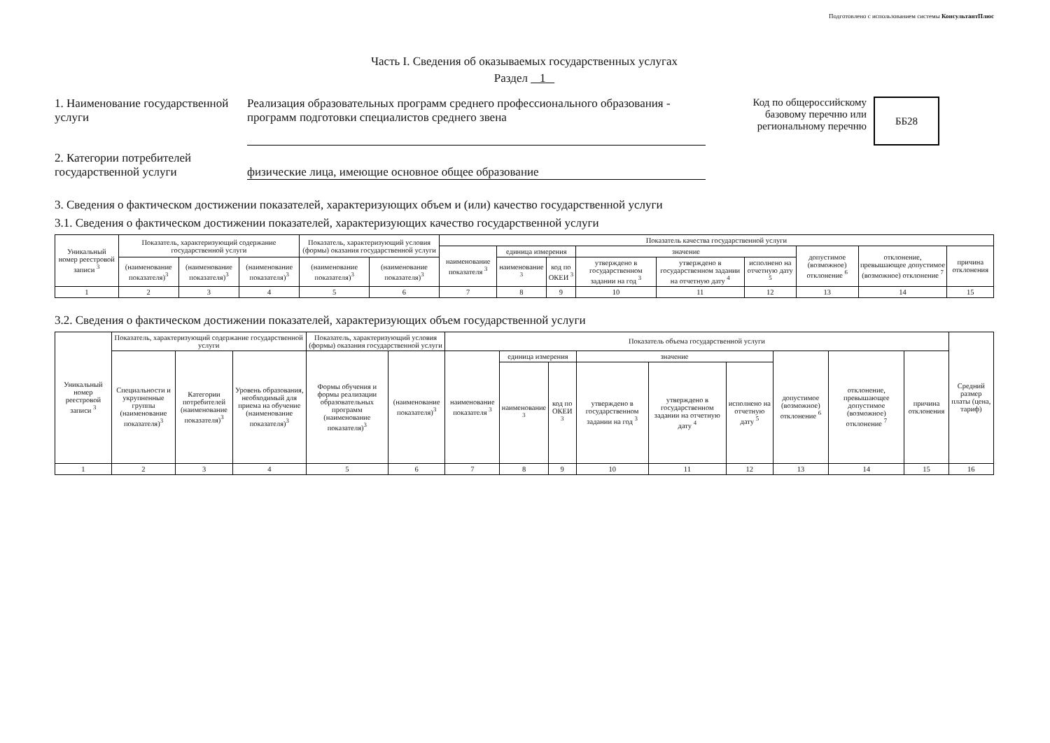Подготовлено с использованием системы КонсультантПлюс
Часть I. Сведения об оказываемых государственных услугах
Раздел 1
1. Наименование государственной услуги
Реализация образовательных программ среднего профессионального образования - программ подготовки специалистов среднего звена
Код по общероссийскому базовому перечню или региональному перечню
ББ28
2. Категории потребителей государственной услуги
физические лица, имеющие основное общее образование
3. Сведения о фактическом достижении показателей, характеризующих объем и (или) качество государственной услуги
3.1. Сведения о фактическом достижении показателей, характеризующих качество государственной услуги
| Уникальный номер реестровой записи <sup>3</sup> | Показатель, характеризующий содержание государственной услуги | | | Показатель, характеризующий условия (формы) оказания государственной услуги | | Показатель качества государственной услуги | | | | | | | | |
| --- | --- | --- | --- | --- | --- | --- | --- | --- | --- | --- | --- | --- | --- | --- |
| | | | | | | наименование показателя <sup>3</sup> | единица измерения | | значение | | | допустимое (возможное) отклонение <sup>6</sup> | отклонение, превышающее допустимое (возможное) отклонение <sup>7</sup> | причина отклонения |
| | (наименование показателя)<sup>3</sup> | (наименование показателя)<sup>3</sup> | (наименование показателя)<sup>3</sup> | (наименование показателя)<sup>3</sup> | (наименование показателя)<sup>3</sup> | | наименование <sup>3</sup> | код по ОКЕИ <sup>3</sup> | утверждено в государственном задании на год <sup>3</sup> | утверждено в государственном задании на отчетную дату <sup>4</sup> | исполнено на отчетную дату <sup>5</sup> | | | |
| 1 | 2 | 3 | 4 | 5 | 6 | 7 | 8 | 9 | 10 | 11 | 12 | 13 | 14 | 15 |
3.2. Сведения о фактическом достижении показателей, характеризующих объем государственной услуги
| Уникальный номер реестровой записи <sup>3</sup> | Показатель, характеризующий содержание государственной услуги | | | Показатель, характеризующий условия (формы) оказания государственной услуги | | Показатель объема государственной услуги | | | | | | | | | Средний размер платы (цена, тариф) |
| --- | --- | --- | --- | --- | --- | --- | --- | --- | --- | --- | --- | --- | --- | --- | --- |
| | Специальности и укрупненные группы (наименование показателя)<sup>3</sup> | Категории потребителей (наименование показателя)<sup>3</sup> | Уровень образования, необходимый для приема на обучение (наименование показателя)<sup>3</sup> | Формы обучения и формы реализации образовательных программ (наименование показателя)<sup>3</sup> | (наименование показателя)<sup>3</sup> | наименование показателя <sup>3</sup> | единица измерения | | значение | | | допустимое (возможное) отклонение <sup>6</sup> | отклонение, превышающее допустимое (возможное) отклонение <sup>7</sup> | причина отклонения | |
| | | | | | | | наименование <sup>3</sup> | код по ОКЕИ <sup>3</sup> | утверждено в государственном задании на год <sup>3</sup> | утверждено в государственном задании на отчетную дату <sup>4</sup> | исполнено на отчетную дату <sup>5</sup> | | | | |
| 1 | 2 | 3 | 4 | 5 | 6 | 7 | 8 | 9 | 10 | 11 | 12 | 13 | 14 | 15 | 16 |